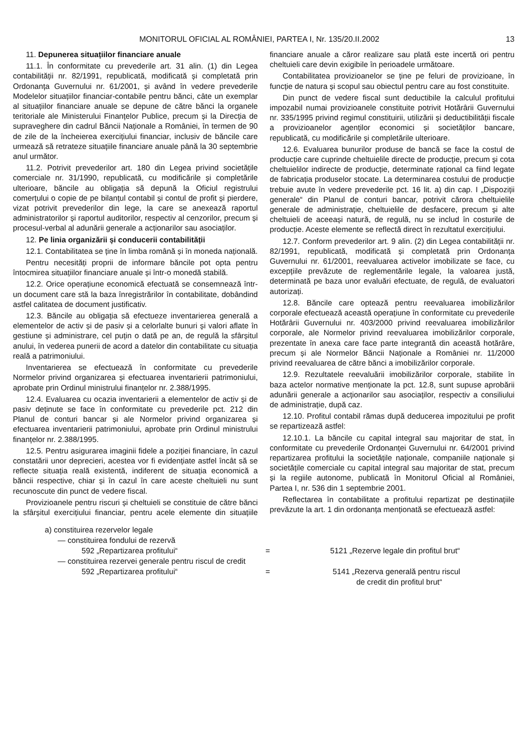MONITORUL OFICIAL AL ROMÂNIEI, PARTEA I, Nr. 135/20.II.2002 13
11. Depunerea situațiilor financiare anuale
11.1. În conformitate cu prevederile art. 31 alin. (1) din Legea contabilității nr. 82/1991, republicată, modificată și completată prin Ordonanța Guvernului nr. 61/2001, și având în vedere prevederile Modelelor situațiilor financiar-contabile pentru bănci, câte un exemplar al situațiilor financiare anuale se depune de către bănci la organele teritoriale ale Ministerului Finanțelor Publice, precum și la Direcția de supraveghere din cadrul Băncii Naționale a României, în termen de 90 de zile de la încheierea exercițiului financiar, inclusiv de băncile care urmează să retrateze situațiile financiare anuale până la 30 septembrie anul următor.
11.2. Potrivit prevederilor art. 180 din Legea privind societățile comerciale nr. 31/1990, republicată, cu modificările și completările ulterioare, băncile au obligația să depună la Oficiul registrului comerțului o copie de pe bilanțul contabil și contul de profit și pierdere, vizat potrivit prevederilor din lege, la care se anexează raportul administratorilor și raportul auditorilor, respectiv al cenzorilor, precum și procesul-verbal al adunării generale a acționarilor sau asociaților.
12. Pe linia organizării și conducerii contabilității
12.1. Contabilitatea se ține în limba română și în moneda națională.
Pentru necesități proprii de informare băncile pot opta pentru întocmirea situațiilor financiare anuale și într-o monedă stabilă.
12.2. Orice operațiune economică efectuată se consemnează într-un document care stă la baza înregistrărilor în contabilitate, dobândind astfel calitatea de document justificativ.
12.3. Băncile au obligația să efectueze inventarierea generală a elementelor de activ și de pasiv și a celorlalte bunuri și valori aflate în gestiune și administrare, cel puțin o dată pe an, de regulă la sfârșitul anului, în vederea punerii de acord a datelor din contabilitate cu situația reală a patrimoniului.
Inventarierea se efectuează în conformitate cu prevederile Normelor privind organizarea și efectuarea inventarierii patrimoniului, aprobate prin Ordinul ministrului finanțelor nr. 2.388/1995.
12.4. Evaluarea cu ocazia inventarierii a elementelor de activ și de pasiv deținute se face în conformitate cu prevederile pct. 212 din Planul de conturi bancar și ale Normelor privind organizarea și efectuarea inventarierii patrimoniului, aprobate prin Ordinul ministrului finanțelor nr. 2.388/1995.
12.5. Pentru asigurarea imaginii fidele a poziției financiare, în cazul constatării unor deprecieri, acestea vor fi evidențiate astfel încât să se reflecte situația reală existentă, indiferent de situația economică a băncii respective, chiar și în cazul în care aceste cheltuieli nu sunt recunoscute din punct de vedere fiscal.
Provizioanele pentru riscuri și cheltuieli se constituie de către bănci la sfârșitul exercițiului financiar, pentru acele elemente din situațiile financiare anuale a căror realizare sau plată este incertă ori pentru cheltuieli care devin exigibile în perioadele următoare.
Contabilitatea provizioanelor se ține pe feluri de provizioane, în funcție de natura și scopul sau obiectul pentru care au fost constituite.
Din punct de vedere fiscal sunt deductibile la calculul profitului impozabil numai provizioanele constituite potrivit Hotărârii Guvernului nr. 335/1995 privind regimul constituirii, utilizării și deductibilității fiscale a provizioanelor agenților economici și societăților bancare, republicată, cu modificările și completările ulterioare.
12.6. Evaluarea bunurilor produse de bancă se face la costul de producție care cuprinde cheltuielile directe de producție, precum și cota cheltuielilor indirecte de producție, determinate rațional ca fiind legate de fabricația produselor stocate. La determinarea costului de producție trebuie avute în vedere prevederile pct. 16 lit. a) din cap. I „Dispoziții generale“ din Planul de conturi bancar, potrivit cărora cheltuielile generale de administrație, cheltuielile de desfacere, precum și alte cheltuieli de aceeași natură, de regulă, nu se includ în costurile de producție. Aceste elemente se reflectă direct în rezultatul exercițiului.
12.7. Conform prevederilor art. 9 alin. (2) din Legea contabilității nr. 82/1991, republicată, modificată și completată prin Ordonanța Guvernului nr. 61/2001, reevaluarea activelor imobilizate se face, cu excepțiile prevăzute de reglementările legale, la valoarea justă, determinată pe baza unor evaluări efectuate, de regulă, de evaluatori autorizați.
12.8. Băncile care optează pentru reevaluarea imobilizărilor corporale efectuează această operațiune în conformitate cu prevederile Hotărârii Guvernului nr. 403/2000 privind reevaluarea imobilizărilor corporale, ale Normelor privind reevaluarea imobilizărilor corporale, prezentate în anexa care face parte integrantă din această hotărâre, precum și ale Normelor Băncii Naționale a României nr. 11/2000 privind reevaluarea de către bănci a imobilizărilor corporale.
12.9. Rezultatele reevaluării imobilizărilor corporale, stabilite în baza actelor normative menționate la pct. 12.8, sunt supuse aprobării adunării generale a acționarilor sau asociaților, respectiv a consiliului de administrație, după caz.
12.10. Profitul contabil rămas după deducerea impozitului pe profit se repartizează astfel:
12.10.1. La băncile cu capital integral sau majoritar de stat, în conformitate cu prevederile Ordonanței Guvernului nr. 64/2001 privind repartizarea profitului la societățile naționale, companiile naționale și societățile comerciale cu capital integral sau majoritar de stat, precum și la regiile autonome, publicată în Monitorul Oficial al României, Partea I, nr. 536 din 1 septembrie 2001.
Reflectarea în contabilitate a profitului repartizat pe destinațiile prevăzute la art. 1 din ordonanța menționată se efectuează astfel:
a) constituirea rezervelor legale
— constituirea fondului de rezervă
592 „Repartizarea profitului“= 5121 „Rezerve legale din profitul brut“
— constituirea rezervei generale pentru riscul de credit
592 „Repartizarea profitului“= 5141 „Rezerva generală pentru riscul
de credit din profitul brut“